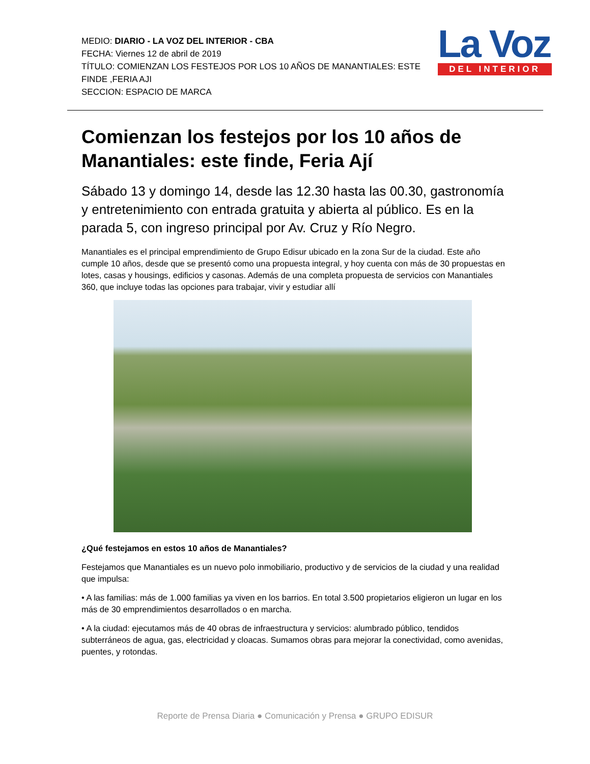MEDIO: DIARIO - LA VOZ DEL INTERIOR - CBA
FECHA: Viernes 12 de abril de 2019
TÍTULO: COMIENZAN LOS FESTEJOS POR LOS 10 AÑOS DE MANANTIALES: ESTE FINDE ,FERIA AJI
SECCION: ESPACIO DE MARCA
La Voz
DEL INTERIOR
Comienzan los festejos por los 10 años de Manantiales: este finde, Feria Ají
Sábado 13 y domingo 14, desde las 12.30 hasta las 00.30, gastronomía y entretenimiento con entrada gratuita y abierta al público. Es en la parada 5, con ingreso principal por Av. Cruz y Río Negro.
Manantiales es el principal emprendimiento de Grupo Edisur ubicado en la zona Sur de la ciudad. Este año cumple 10 años, desde que se presentó como una propuesta integral, y hoy cuenta con más de 30 propuestas en lotes, casas y housings, edificios y casonas. Además de una completa propuesta de servicios con Manantiales 360, que incluye todas las opciones para trabajar, vivir y estudiar allí
¿Qué festejamos en estos 10 años de Manantiales?
Festejamos que Manantiales es un nuevo polo inmobiliario, productivo y de servicios de la ciudad y una realidad que impulsa:
• A las familias: más de 1.000 familias ya viven en los barrios. En total 3.500 propietarios eligieron un lugar en los más de 30 emprendimientos desarrollados o en marcha.
• A la ciudad: ejecutamos más de 40 obras de infraestructura y servicios: alumbrado público, tendidos subterráneos de agua, gas, electricidad y cloacas. Sumamos obras para mejorar la conectividad, como avenidas, puentes, y rotondas.
Reporte de Prensa Diaria ● Comunicación y Prensa ● GRUPO EDISUR